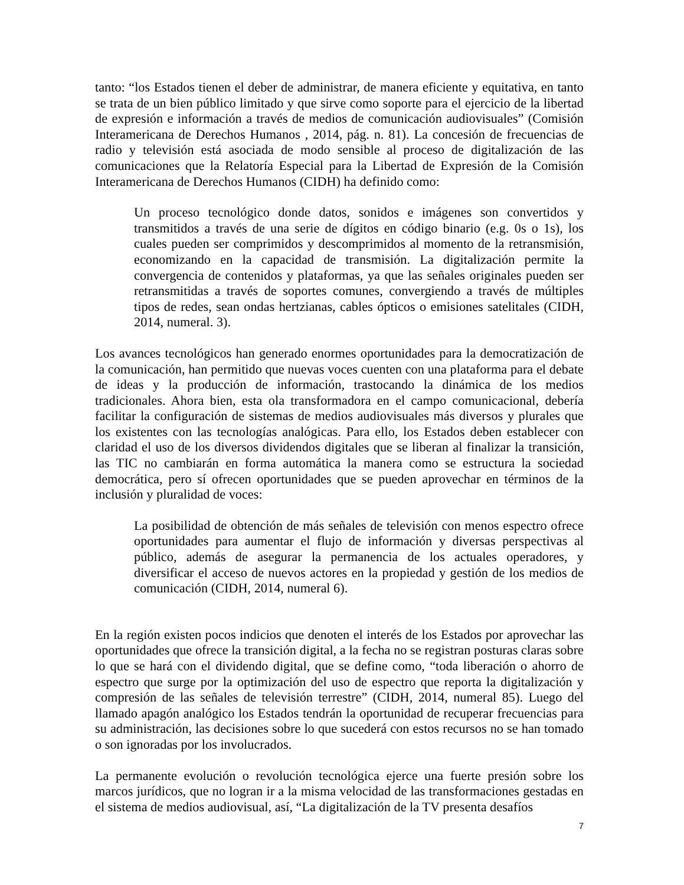tanto: “los Estados tienen el deber de administrar, de manera eficiente y equitativa, en tanto se trata de un bien público limitado y que sirve como soporte para el ejercicio de la libertad de expresión e información a través de medios de comunicación audiovisuales” (Comisión Interamericana de Derechos Humanos , 2014, pág. n. 81). La concesión de frecuencias de radio y televisión está asociada de modo sensible al proceso de digitalización de las comunicaciones que la Relatoría Especial para la Libertad de Expresión de la Comisión Interamericana de Derechos Humanos (CIDH) ha definido como:
Un proceso tecnológico donde datos, sonidos e imágenes son convertidos y transmitidos a través de una serie de dígitos en código binario (e.g. 0s o 1s), los cuales pueden ser comprimidos y descomprimidos al momento de la retransmisión, economizando en la capacidad de transmisión. La digitalización permite la convergencia de contenidos y plataformas, ya que las señales originales pueden ser retransmitidas a través de soportes comunes, convergiendo a través de múltiples tipos de redes, sean ondas hertzianas, cables ópticos o emisiones satelitales (CIDH, 2014, numeral. 3).
Los avances tecnológicos han generado enormes oportunidades para la democratización de la comunicación, han permitido que nuevas voces cuenten con una plataforma para el debate de ideas y la producción de información, trastocando la dinámica de los medios tradicionales. Ahora bien, esta ola transformadora en el campo comunicacional, debería facilitar la configuración de sistemas de medios audiovisuales más diversos y plurales que los existentes con las tecnologías analógicas. Para ello, los Estados deben establecer con claridad el uso de los diversos dividendos digitales que se liberan al finalizar la transición, las TIC no cambiarán en forma automática la manera como se estructura la sociedad democrática, pero sí ofrecen oportunidades que se pueden aprovechar en términos de la inclusión y pluralidad de voces:
La posibilidad de obtención de más señales de televisión con menos espectro ofrece oportunidades para aumentar el flujo de información y diversas perspectivas al público, además de asegurar la permanencia de los actuales operadores, y diversificar el acceso de nuevos actores en la propiedad y gestión de los medios de comunicación (CIDH, 2014, numeral 6).
En la región existen pocos indicios que denoten el interés de los Estados por aprovechar las oportunidades que ofrece la transición digital, a la fecha no se registran posturas claras sobre lo que se hará con el dividendo digital, que se define como, “toda liberación o ahorro de espectro que surge por la optimización del uso de espectro que reporta la digitalización y compresión de las señales de televisión terrestre” (CIDH, 2014, numeral 85). Luego del llamado apagón analógico los Estados tendrán la oportunidad de recuperar frecuencias para su administración, las decisiones sobre lo que sucederá con estos recursos no se han tomado o son ignoradas por los involucrados.
La permanente evolución o revolución tecnológica ejerce una fuerte presión sobre los marcos jurídicos, que no logran ir a la misma velocidad de las transformaciones gestadas en el sistema de medios audiovisual, así, “La digitalización de la TV presenta desafíos
7